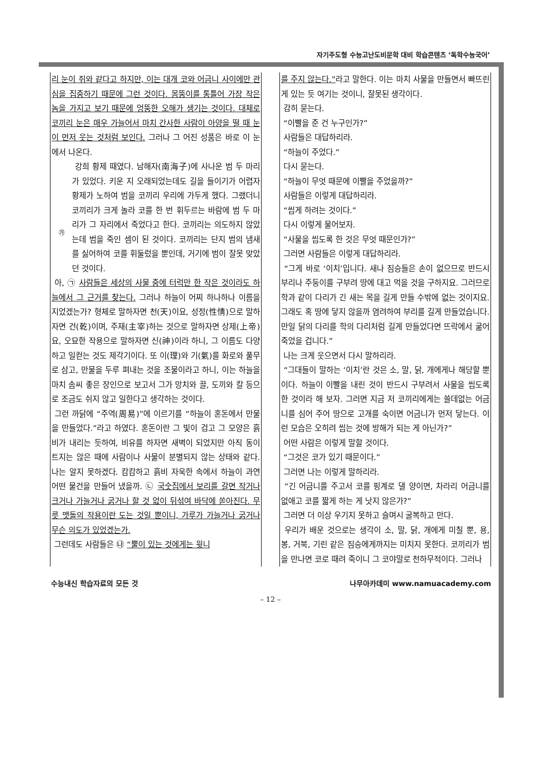자기주도형 수능고난도비문학 대비 학습콘텐츠 ‘독학수능국어’
리 눈이 쥐와 같다고 하지만, 이는 대개 코와 어금니 사이에만 관심을 집중하기 때문에 그런 것이다. 몸뚱이를 통틀어 가장 작은 놈을 가지고 보기 때문에 엉뚱한 오해가 생기는 것이다. 대체로 코끼리 눈은 매우 가늘어서 마치 간사한 사람이 아양을 떨 때 눈이 먼저 웃는 것처럼 보인다. 그러나 그 어진 성품은 바로 이 눈에서 나온다.
㉮
강희 황제 때였다. 남해자(南海子)에 사나운 범 두 마리가 있었다. 키운 지 오래되었는데도 길을 들이기가 어렵자 황제가 노하여 범을 코끼리 우리에 가두게 했다. 그랬더니 코끼리가 크게 놀라 코를 한 번 휘두르는 바람에 범 두 마리가 그 자리에서 죽었다고 한다. 코끼리는 의도하지 않았는데 범을 죽인 셈이 된 것이다. 코끼리는 단지 범의 냄새를 싫어하여 코를 휘둘렀을 뿐인데, 거기에 범이 잘못 맞았던 것이다.
아, ㉠ 사람들은 세상의 사물 중에 터럭만 한 작은 것이라도 하늘에서 그 근거를 찾는다. 그러나 하늘이 어찌 하나하나 이름을 지었겠는가? 형체로 말하자면 천(天)이요, 성정(性情)으로 말하자면 건(乾)이며, 주재(主宰)하는 것으로 말하자면 상제(上帝)요, 오묘한 작용으로 말하자면 신(神)이라 하니, 그 이름도 다양하고 일컫는 것도 제각기이다. 또 이(理)와 기(氣)를 화로와 풀무로 삼고, 만물을 두루 펴내는 것을 조물이라고 하니, 이는 하늘을 마치 솜씨 좋은 장인으로 보고서 그가 망치와 끌, 도끼와 칼 등으로 조금도 쉬지 않고 일한다고 생각하는 것이다.
그런 까닭에 “주역(周易)”에 이르기를 “하늘이 혼돈에서 만물을 만들었다.”라고 하였다. 혼돈이란 그 빛이 검고 그 모양은 흙비가 내리는 듯하여, 비유를 하자면 새벽이 되었지만 아직 동이 트지는 않은 때에 사람이나 사물이 분별되지 않는 상태와 같다. 나는 알지 못하겠다. 캄캄하고 흙비 자욱한 속에서 하늘이 과연 어떤 물건을 만들어 냈을까. ㉡ 국숫집에서 보리를 갈면 작거나 크거나 가늘거나 굵거나 할 것 없이 뒤섞여 바닥에 쏟아진다. 무릇 맷돌의 작용이란 도는 것일 뿐이니, 가루가 가늘거나 굵거나 무슨 의도가 있었겠는가.
그런데도 사람들은 ㉯ “뿔이 있는 것에게는 윗니
를 주지 않는다.”라고 말한다. 이는 마치 사물을 만들면서 빠뜨린 게 있는 듯 여기는 것이니, 잘못된 생각이다.
감히 묻는다.
“이빨을 준 건 누구인가?”
사람들은 대답하리라.
“하늘이 주었다.”
다시 묻는다.
“하늘이 무엇 때문에 이빨을 주었을까?”
사람들은 이렇게 대답하리라.
“씹게 하려는 것이다.”
다시 이렇게 물어보자.
“사물을 씹도록 한 것은 무엇 때문인가?”
그러면 사람들은 이렇게 대답하리라.
“그게 바로 ‘이치’입니다. 새나 짐승들은 손이 없으므로 반드시 부리나 주둥이를 구부려 땅에 대고 먹을 것을 구하지요. 그러므로 학과 같이 다리가 긴 새는 목을 길게 만들 수밖에 없는 것이지요. 그래도 혹 땅에 닿지 않을까 염려하여 부리를 길게 만들었습니다. 만일 닭의 다리를 학의 다리처럼 길게 만들었다면 뜨락에서 굶어 죽었을 겁니다.”
나는 크게 웃으면서 다시 말하리라.
“그대들이 말하는 ‘이치’란 것은 소, 말, 닭, 개에게나 해당할 뿐이다. 하늘이 이빨을 내린 것이 반드시 구부려서 사물을 씹도록 한 것이라 해 보자. 그러면 지금 저 코끼리에게는 쓸데없는 어금니를 심어 주어 땅으로 고개를 숙이면 어금니가 먼저 닿는다. 이런 모습은 오히려 씹는 것에 방해가 되는 게 아닌가?”
어떤 사람은 이렇게 말할 것이다.
“그것은 코가 있기 때문이다.”
그러면 나는 이렇게 말하리라.
“긴 어금니를 주고서 코를 핑계로 댈 양이면, 차라리 어금니를 없애고 코를 짧게 하는 게 낫지 않은가?”
그러면 더 이상 우기지 못하고 슬며시 굴복하고 만다.
우리가 배운 것으로는 생각이 소, 말, 닭, 개에게 미칠 뿐, 용, 봉, 거북, 기린 같은 짐승에게까지는 미치지 못한다. 코끼리가 범을 만나면 코로 때려 죽이니 그 코야말로 천하무적이다. 그러나
수능내신 학습자료의 모든 것 나무아카데미 www.namuacademy.com
– 12 –